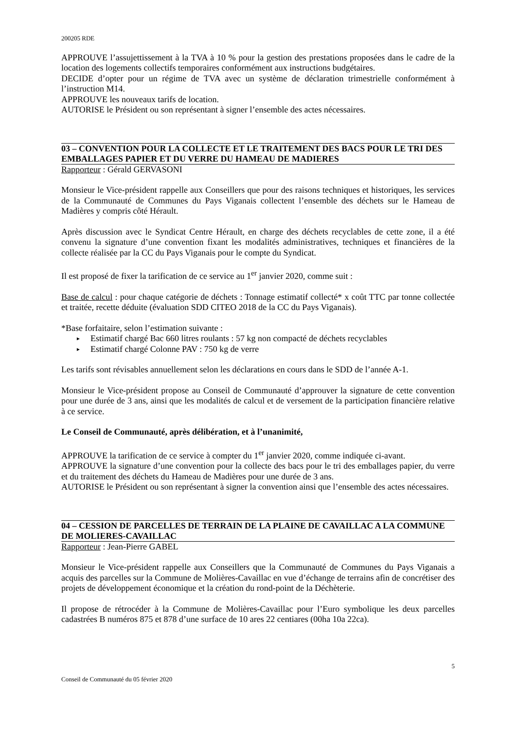200205 RDE
APPROUVE l’assujettissement à la TVA à 10 % pour la gestion des prestations proposées dans le cadre de la location des logements collectifs temporaires conformément aux instructions budgétaires.
DECIDE d’opter pour un régime de TVA avec un système de déclaration trimestrielle conformément à l’instruction M14.
APPROUVE les nouveaux tarifs de location.
AUTORISE le Président ou son représentant à signer l’ensemble des actes nécessaires.
03 – CONVENTION POUR LA COLLECTE ET LE TRAITEMENT DES BACS POUR LE TRI DES EMBALLAGES PAPIER ET DU VERRE DU HAMEAU DE MADIERES
Rapporteur : Gérald GERVASONI
Monsieur le Vice-président rappelle aux Conseillers que pour des raisons techniques et historiques, les services de la Communauté de Communes du Pays Viganais collectent l’ensemble des déchets sur le Hameau de Madières y compris côté Hérault.
Après discussion avec le Syndicat Centre Hérault, en charge des déchets recyclables de cette zone, il a été convenu la signature d’une convention fixant les modalités administratives, techniques et financières de la collecte réalisée par la CC du Pays Viganais pour le compte du Syndicat.
Il est proposé de fixer la tarification de ce service au 1<sup>er</sup> janvier 2020, comme suit :
Base de calcul : pour chaque catégorie de déchets : Tonnage estimatif collecté* x coût TTC par tonne collectée et traitée, recette déduite (évaluation SDD CITEO 2018 de la CC du Pays Viganais).
*Base forfaitaire, selon l’estimation suivante :
► Estimatif chargé Bac 660 litres roulants : 57 kg non compacté de déchets recyclables
► Estimatif chargé Colonne PAV : 750 kg de verre
Les tarifs sont révisables annuellement selon les déclarations en cours dans le SDD de l’année A-1.
Monsieur le Vice-président propose au Conseil de Communauté d’approuver la signature de cette convention pour une durée de 3 ans, ainsi que les modalités de calcul et de versement de la participation financière relative à ce service.
Le Conseil de Communauté, après délibération, et à l’unanimité,
APPROUVE la tarification de ce service à compter du 1<sup>er</sup> janvier 2020, comme indiquée ci-avant.
APPROUVE la signature d’une convention pour la collecte des bacs pour le tri des emballages papier, du verre et du traitement des déchets du Hameau de Madières pour une durée de 3 ans.
AUTORISE le Président ou son représentant à signer la convention ainsi que l’ensemble des actes nécessaires.
04 – CESSION DE PARCELLES DE TERRAIN DE LA PLAINE DE CAVAILLAC A LA COMMUNE DE MOLIERES-CAVAILLAC
Rapporteur : Jean-Pierre GABEL
Monsieur le Vice-président rappelle aux Conseillers que la Communauté de Communes du Pays Viganais a acquis des parcelles sur la Commune de Molières-Cavaillac en vue d’échange de terrains afin de concrétiser des projets de développement économique et la création du rond-point de la Déchèterie.
Il propose de rétrocéder à la Commune de Molières-Cavaillac pour l’Euro symbolique les deux parcelles cadastrées B numéros 875 et 878 d’une surface de 10 ares 22 centiares (00ha 10a 22ca).
5
Conseil de Communauté du 05 février 2020